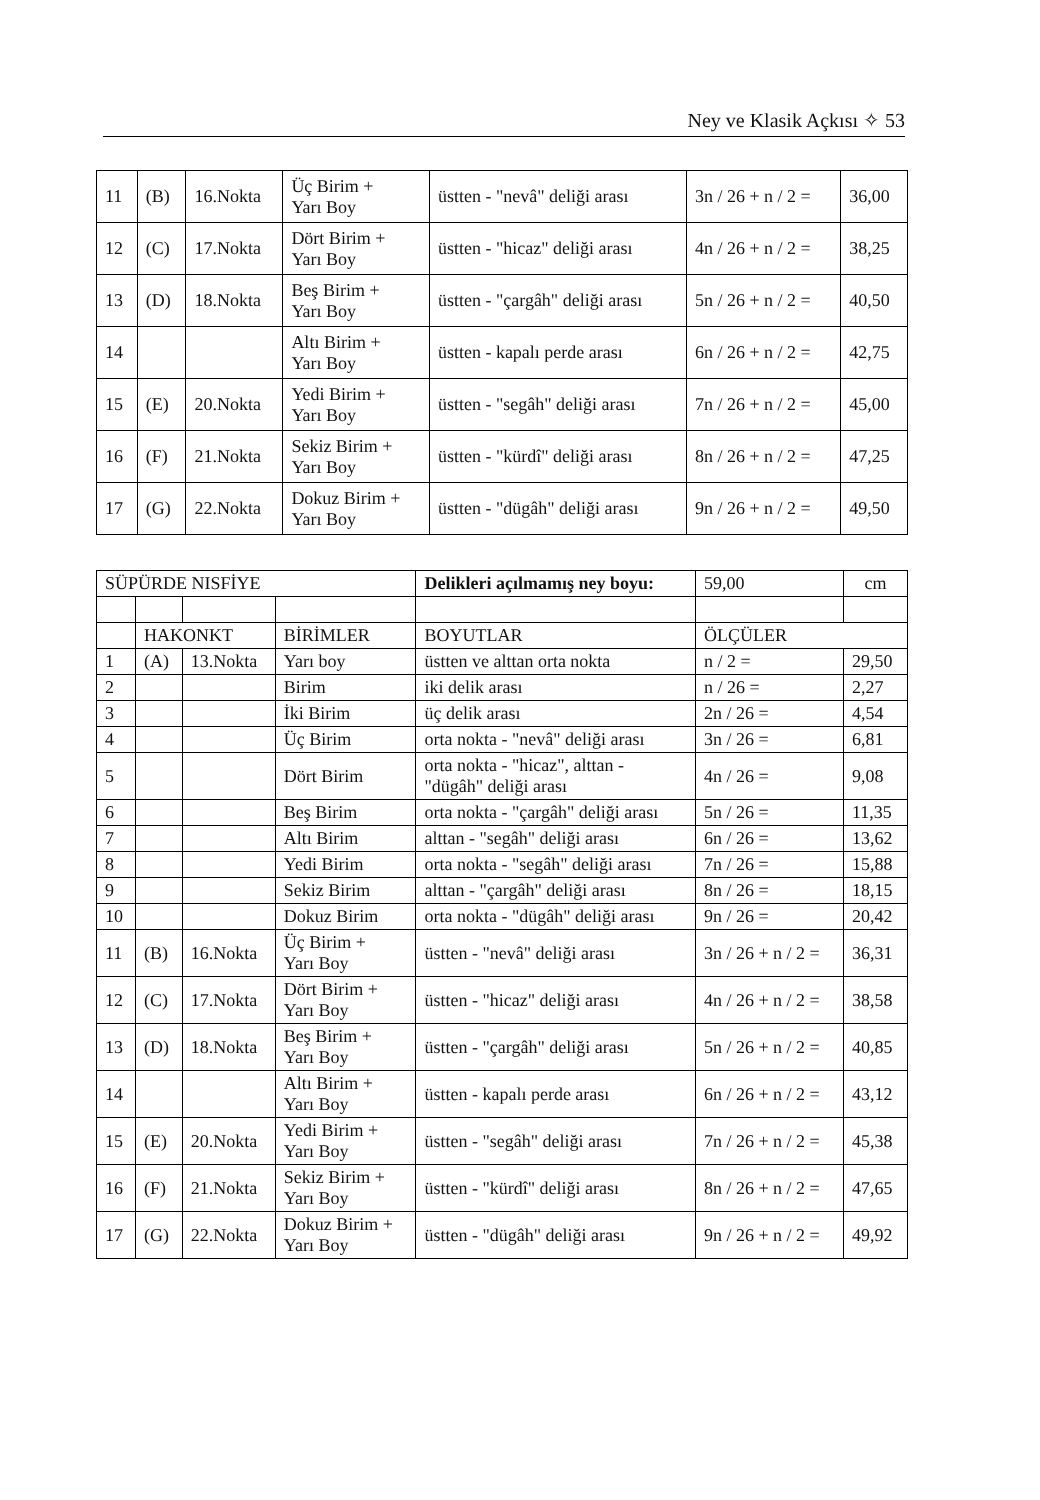Ney ve Klasik Açkısı ✧ 53
| 11 | (B) | 16.Nokta | Üç Birim + Yarı Boy | üstten - "nevâ" deliği arası | 3n / 26 + n / 2 = | 36,00 |
| 12 | (C) | 17.Nokta | Dört Birim + Yarı Boy | üstten - "hicaz" deliği arası | 4n / 26 + n / 2 = | 38,25 |
| 13 | (D) | 18.Nokta | Beş Birim + Yarı Boy | üstten - "çargâh" deliği arası | 5n / 26 + n / 2 = | 40,50 |
| 14 | | | Altı Birim + Yarı Boy | üstten - kapalı perde arası | 6n / 26 + n / 2 = | 42,75 |
| 15 | (E) | 20.Nokta | Yedi Birim + Yarı Boy | üstten - "segâh" deliği arası | 7n / 26 + n / 2 = | 45,00 |
| 16 | (F) | 21.Nokta | Sekiz Birim + Yarı Boy | üstten - "kürdî" deliği arası | 8n / 26 + n / 2 = | 47,25 |
| 17 | (G) | 22.Nokta | Dokuz Birim + Yarı Boy | üstten - "dügâh" deliği arası | 9n / 26 + n / 2 = | 49,50 |
| SÜPÜRDE NISFİYE | | | | Delikleri açılmamış ney boyu: | 59,00 | cm |
| | HAKONKT | | BİRİMLER | BOYUTLAR | ÖLÇÜLER | |
| 1 | (A) | 13.Nokta | Yarı boy | üstten ve alttan orta nokta | n / 2 = | 29,50 |
| 2 | | | Birim | iki delik arası | n / 26 = | 2,27 |
| 3 | | | İki Birim | üç delik arası | 2n / 26 = | 4,54 |
| 4 | | | Üç Birim | orta nokta - "nevâ" deliği arası | 3n / 26 = | 6,81 |
| 5 | | | Dört Birim | orta nokta - "hicaz", alttan - "dügâh" deliği arası | 4n / 26 = | 9,08 |
| 6 | | | Beş Birim | orta nokta - "çargâh" deliği arası | 5n / 26 = | 11,35 |
| 7 | | | Altı Birim | alttan - "segâh" deliği arası | 6n / 26 = | 13,62 |
| 8 | | | Yedi Birim | orta nokta - "segâh" deliği arası | 7n / 26 = | 15,88 |
| 9 | | | Sekiz Birim | alttan - "çargâh" deliği arası | 8n / 26 = | 18,15 |
| 10 | | | Dokuz Birim | orta nokta - "dügâh" deliği arası | 9n / 26 = | 20,42 |
| 11 | (B) | 16.Nokta | Üç Birim + Yarı Boy | üstten - "nevâ" deliği arası | 3n / 26 + n / 2 = | 36,31 |
| 12 | (C) | 17.Nokta | Dört Birim + Yarı Boy | üstten - "hicaz" deliği arası | 4n / 26 + n / 2 = | 38,58 |
| 13 | (D) | 18.Nokta | Beş Birim + Yarı Boy | üstten - "çargâh" deliği arası | 5n / 26 + n / 2 = | 40,85 |
| 14 | | | Altı Birim + Yarı Boy | üstten - kapalı perde arası | 6n / 26 + n / 2 = | 43,12 |
| 15 | (E) | 20.Nokta | Yedi Birim + Yarı Boy | üstten - "segâh" deliği arası | 7n / 26 + n / 2 = | 45,38 |
| 16 | (F) | 21.Nokta | Sekiz Birim + Yarı Boy | üstten - "kürdî" deliği arası | 8n / 26 + n / 2 = | 47,65 |
| 17 | (G) | 22.Nokta | Dokuz Birim + Yarı Boy | üstten - "dügâh" deliği arası | 9n / 26 + n / 2 = | 49,92 |